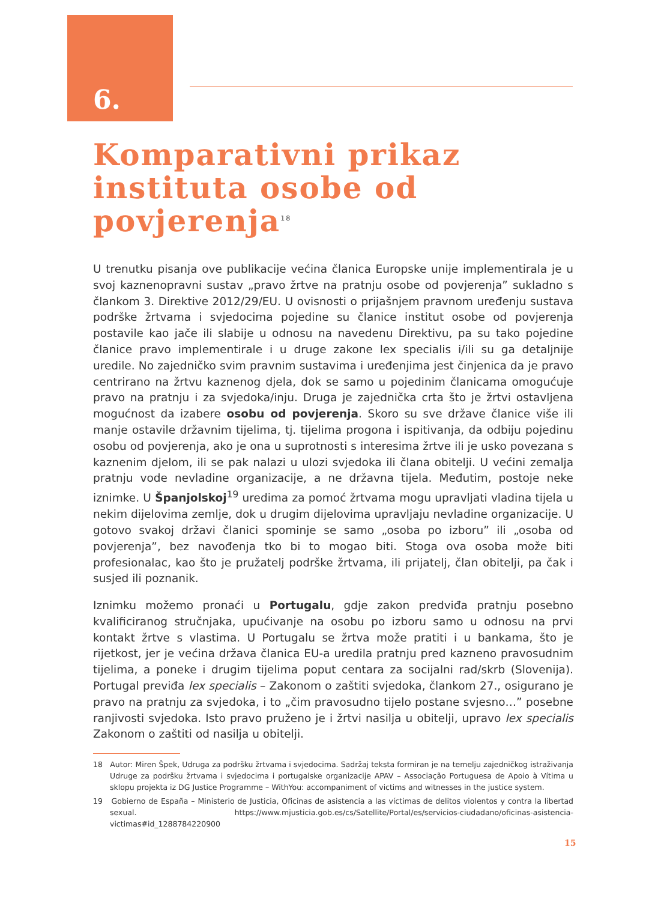6.
Komparativni prikaz instituta osobe od povjerenja<sup>18</sup>
U trenutku pisanja ove publikacije većina članica Europske unije implementirala je u svoj kaznenopravni sustav „pravo žrtve na pratnju osobe od povjerenja” sukladno s člankom 3. Direktive 2012/29/EU. U ovisnosti o prijašnjem pravnom uređenju sustava podrške žrtvama i svjedocima pojedine su članice institut osobe od povjerenja postavile kao jače ili slabije u odnosu na navedenu Direktivu, pa su tako pojedine članice pravo implementirale i u druge zakone lex specialis i/ili su ga detaljnije uredile. No zajedničko svim pravnim sustavima i uređenjima jest činjenica da je pravo centrirano na žrtvu kaznenog djela, dok se samo u pojedinim članicama omogućuje pravo na pratnju i za svjedoka/inju. Druga je zajednička crta što je žrtvi ostavljena mogućnost da izabere osobu od povjerenja. Skoro su sve države članice više ili manje ostavile državnim tijelima, tj. tijelima progona i ispitivanja, da odbiju pojedinu osobu od povjerenja, ako je ona u suprotnosti s interesima žrtve ili je usko povezana s kaznenim djelom, ili se pak nalazi u ulozi svjedoka ili člana obitelji. U većini zemalja pratnju vode nevladine organizacije, a ne državna tijela. Međutim, postoje neke iznimke. U Španjolskoj<sup>19</sup> uredima za pomoć žrtvama mogu upravljati vladina tijela u nekim dijelovima zemlje, dok u drugim dijelovima upravljaju nevladine organizacije. U gotovo svakoj državi članici spominje se samo „osoba po izboru” ili „osoba od povjerenja”, bez navođenja tko bi to mogao biti. Stoga ova osoba može biti profesionalac, kao što je pružatelj podrške žrtvama, ili prijatelj, član obitelji, pa čak i susjed ili poznanik.
Iznimku možemo pronaći u Portugalu, gdje zakon predviđa pratnju posebno kvalificiranog stručnjaka, upućivanje na osobu po izboru samo u odnosu na prvi kontakt žrtve s vlastima. U Portugalu se žrtva može pratiti i u bankama, što je rijetkost, jer je većina država članica EU-a uredila pratnju pred kazneno pravosudnim tijelima, a poneke i drugim tijelima poput centara za socijalni rad/skrb (Slovenija). Portugal previđa lex specialis – Zakonom o zaštiti svjedoka, člankom 27., osigurano je pravo na pratnju za svjedoka, i to „čim pravosudno tijelo postane svjesno…” posebne ranjivosti svjedoka. Isto pravo pruženo je i žrtvi nasilja u obitelji, upravo lex specialis Zakonom o zaštiti od nasilja u obitelji.
18 Autor: Miren Špek, Udruga za podršku žrtvama i svjedocima. Sadržaj teksta formiran je na temelju zajedničkog istraživanja Udruge za podršku žrtvama i svjedocima i portugalske organizacije APAV – Associação Portuguesa de Apoio à Vítima u sklopu projekta iz DG Justice Programme – WithYou: accompaniment of victims and witnesses in the justice system.
19 Gobierno de España – Ministerio de Justicia, Oficinas de asistencia a las víctimas de delitos violentos y contra la libertad sexual. https://www.mjusticia.gob.es/cs/Satellite/Portal/es/servicios-ciudadano/oficinas-asistencia-victimas#id_1288784220900
15